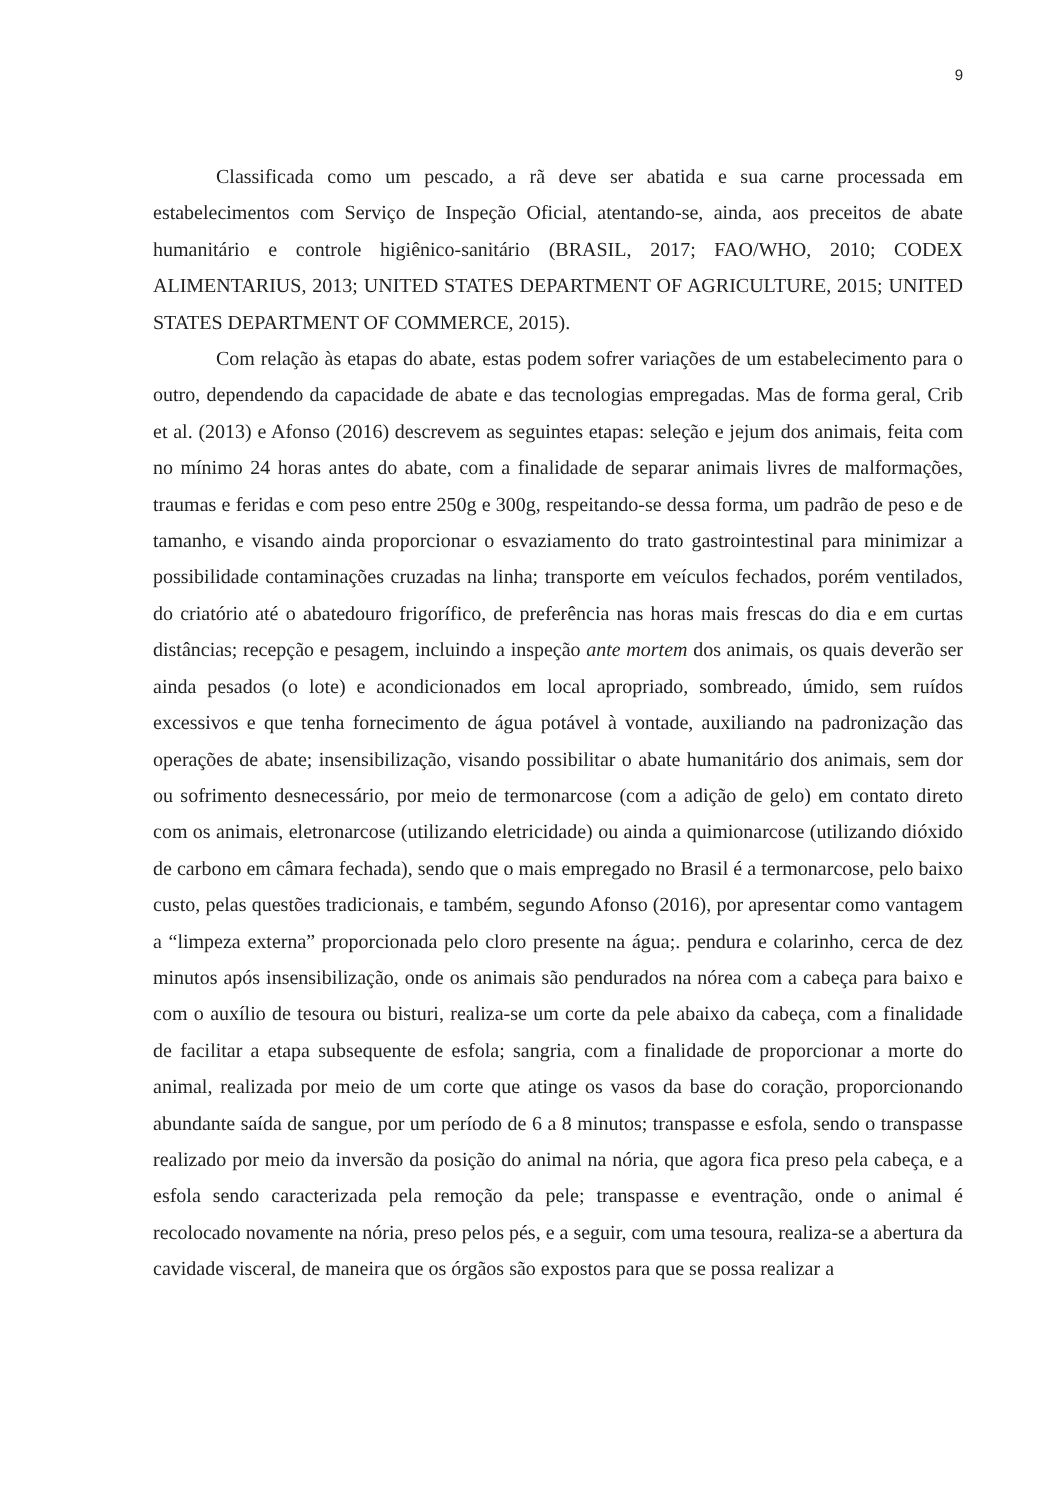9
Classificada como um pescado, a rã deve ser abatida e sua carne processada em estabelecimentos com Serviço de Inspeção Oficial, atentando-se, ainda, aos preceitos de abate humanitário e controle higiênico-sanitário (BRASIL, 2017; FAO/WHO, 2010; CODEX ALIMENTARIUS, 2013; UNITED STATES DEPARTMENT OF AGRICULTURE, 2015; UNITED STATES DEPARTMENT OF COMMERCE, 2015).
Com relação às etapas do abate, estas podem sofrer variações de um estabelecimento para o outro, dependendo da capacidade de abate e das tecnologias empregadas. Mas de forma geral, Crib et al. (2013) e Afonso (2016) descrevem as seguintes etapas: seleção e jejum dos animais, feita com no mínimo 24 horas antes do abate, com a finalidade de separar animais livres de malformações, traumas e feridas e com peso entre 250g e 300g, respeitando-se dessa forma, um padrão de peso e de tamanho, e visando ainda proporcionar o esvaziamento do trato gastrointestinal para minimizar a possibilidade contaminações cruzadas na linha; transporte em veículos fechados, porém ventilados, do criatório até o abatedouro frigorífico, de preferência nas horas mais frescas do dia e em curtas distâncias; recepção e pesagem, incluindo a inspeção ante mortem dos animais, os quais deverão ser ainda pesados (o lote) e acondicionados em local apropriado, sombreado, úmido, sem ruídos excessivos e que tenha fornecimento de água potável à vontade, auxiliando na padronização das operações de abate; insensibilização, visando possibilitar o abate humanitário dos animais, sem dor ou sofrimento desnecessário, por meio de termonarcose (com a adição de gelo) em contato direto com os animais, eletronarcose (utilizando eletricidade) ou ainda a quimionarcose (utilizando dióxido de carbono em câmara fechada), sendo que o mais empregado no Brasil é a termonarcose, pelo baixo custo, pelas questões tradicionais, e também, segundo Afonso (2016), por apresentar como vantagem a “limpeza externa” proporcionada pelo cloro presente na água;. pendura e colarinho, cerca de dez minutos após insensibilização, onde os animais são pendurados na nórea com a cabeça para baixo e com o auxílio de tesoura ou bisturi, realiza-se um corte da pele abaixo da cabeça, com a finalidade de facilitar a etapa subsequente de esfola; sangria, com a finalidade de proporcionar a morte do animal, realizada por meio de um corte que atinge os vasos da base do coração, proporcionando abundante saída de sangue, por um período de 6 a 8 minutos; transpasse e esfola, sendo o transpasse realizado por meio da inversão da posição do animal na nória, que agora fica preso pela cabeça, e a esfola sendo caracterizada pela remoção da pele; transpasse e eventração, onde o animal é recolocado novamente na nória, preso pelos pés, e a seguir, com uma tesoura, realiza-se a abertura da cavidade visceral, de maneira que os órgãos são expostos para que se possa realizar a